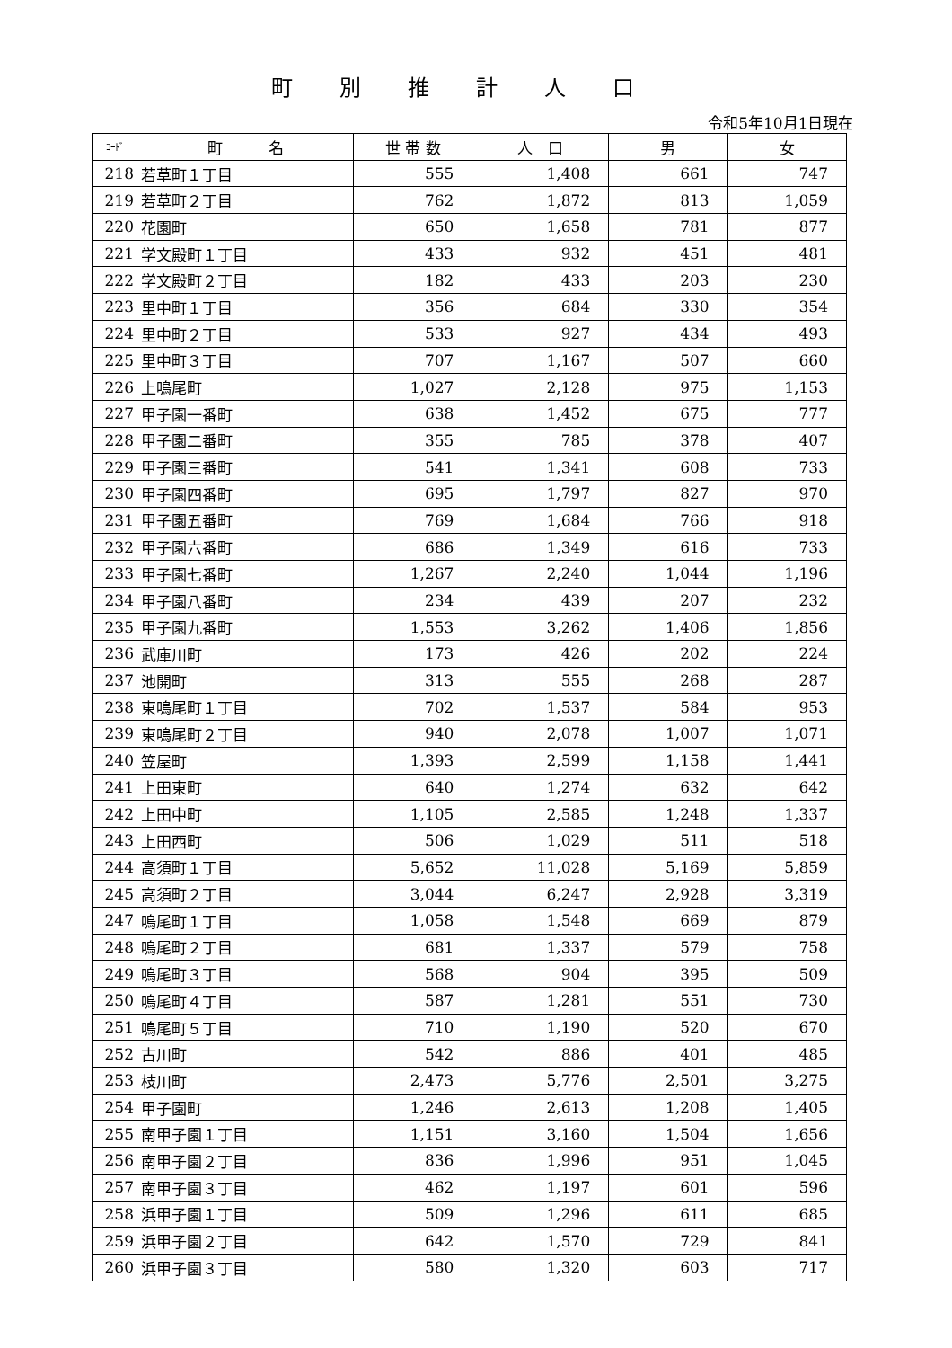町別推計人口
令和5年10月1日現在
| ｺｰﾄﾞ | 町 名 | 世 帯 数 | 人 口 | 男 | 女 |
| --- | --- | --- | --- | --- | --- |
| 218 | 若草町１丁目 | 555 | 1,408 | 661 | 747 |
| 219 | 若草町２丁目 | 762 | 1,872 | 813 | 1,059 |
| 220 | 花園町 | 650 | 1,658 | 781 | 877 |
| 221 | 学文殿町１丁目 | 433 | 932 | 451 | 481 |
| 222 | 学文殿町２丁目 | 182 | 433 | 203 | 230 |
| 223 | 里中町１丁目 | 356 | 684 | 330 | 354 |
| 224 | 里中町２丁目 | 533 | 927 | 434 | 493 |
| 225 | 里中町３丁目 | 707 | 1,167 | 507 | 660 |
| 226 | 上鳴尾町 | 1,027 | 2,128 | 975 | 1,153 |
| 227 | 甲子園一番町 | 638 | 1,452 | 675 | 777 |
| 228 | 甲子園二番町 | 355 | 785 | 378 | 407 |
| 229 | 甲子園三番町 | 541 | 1,341 | 608 | 733 |
| 230 | 甲子園四番町 | 695 | 1,797 | 827 | 970 |
| 231 | 甲子園五番町 | 769 | 1,684 | 766 | 918 |
| 232 | 甲子園六番町 | 686 | 1,349 | 616 | 733 |
| 233 | 甲子園七番町 | 1,267 | 2,240 | 1,044 | 1,196 |
| 234 | 甲子園八番町 | 234 | 439 | 207 | 232 |
| 235 | 甲子園九番町 | 1,553 | 3,262 | 1,406 | 1,856 |
| 236 | 武庫川町 | 173 | 426 | 202 | 224 |
| 237 | 池開町 | 313 | 555 | 268 | 287 |
| 238 | 東鳴尾町１丁目 | 702 | 1,537 | 584 | 953 |
| 239 | 東鳴尾町２丁目 | 940 | 2,078 | 1,007 | 1,071 |
| 240 | 笠屋町 | 1,393 | 2,599 | 1,158 | 1,441 |
| 241 | 上田東町 | 640 | 1,274 | 632 | 642 |
| 242 | 上田中町 | 1,105 | 2,585 | 1,248 | 1,337 |
| 243 | 上田西町 | 506 | 1,029 | 511 | 518 |
| 244 | 高須町１丁目 | 5,652 | 11,028 | 5,169 | 5,859 |
| 245 | 高須町２丁目 | 3,044 | 6,247 | 2,928 | 3,319 |
| 247 | 鳴尾町１丁目 | 1,058 | 1,548 | 669 | 879 |
| 248 | 鳴尾町２丁目 | 681 | 1,337 | 579 | 758 |
| 249 | 鳴尾町３丁目 | 568 | 904 | 395 | 509 |
| 250 | 鳴尾町４丁目 | 587 | 1,281 | 551 | 730 |
| 251 | 鳴尾町５丁目 | 710 | 1,190 | 520 | 670 |
| 252 | 古川町 | 542 | 886 | 401 | 485 |
| 253 | 枝川町 | 2,473 | 5,776 | 2,501 | 3,275 |
| 254 | 甲子園町 | 1,246 | 2,613 | 1,208 | 1,405 |
| 255 | 南甲子園１丁目 | 1,151 | 3,160 | 1,504 | 1,656 |
| 256 | 南甲子園２丁目 | 836 | 1,996 | 951 | 1,045 |
| 257 | 南甲子園３丁目 | 462 | 1,197 | 601 | 596 |
| 258 | 浜甲子園１丁目 | 509 | 1,296 | 611 | 685 |
| 259 | 浜甲子園２丁目 | 642 | 1,570 | 729 | 841 |
| 260 | 浜甲子園３丁目 | 580 | 1,320 | 603 | 717 |